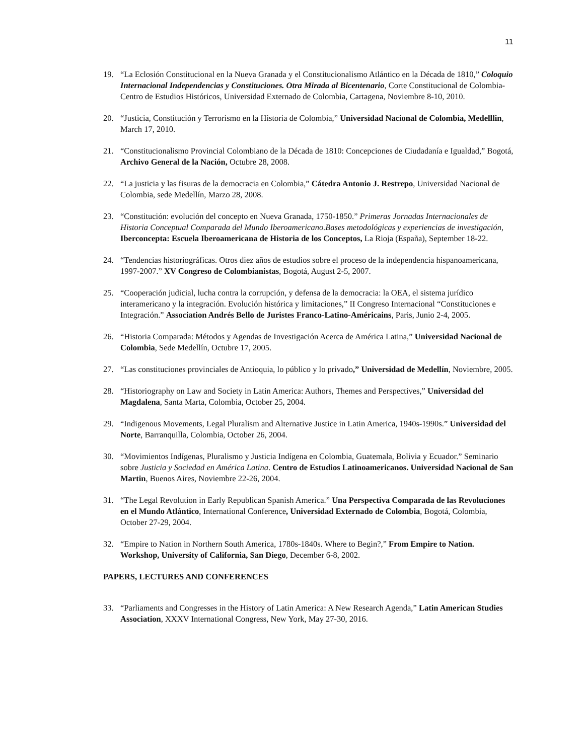11
19. “La Eclosión Constitucional en la Nueva Granada y el Constitucionalismo Atlántico en la Década de 1810,” Coloquio Internacional Independencias y Constituciones. Otra Mirada al Bicentenario, Corte Constitucional de Colombia- Centro de Estudios Históricos, Universidad Externado de Colombia, Cartagena, Noviembre 8-10, 2010.
20. “Justicia, Constitución y Terrorismo en la Historia de Colombia,” Universidad Nacional de Colombia, Medelllin, March 17, 2010.
21. “Constitucionalismo Provincial Colombiano de la Década de 1810: Concepciones de Ciudadanía e Igualdad,” Bogotá, Archivo General de la Nación, Octubre 28, 2008.
22. “La justicia y las fisuras de la democracia en Colombia,” Cátedra Antonio J. Restrepo, Universidad Nacional de Colombia, sede Medellín, Marzo 28, 2008.
23. “Constitución: evolución del concepto en Nueva Granada, 1750-1850.” Primeras Jornadas Internacionales de Historia Conceptual Comparada del Mundo Iberoamericano.Bases metodológicas y experiencias de investigación, Iberconcepta: Escuela Iberoamericana de Historia de los Conceptos, La Rioja (España), September 18-22.
24. “Tendencias historiográficas. Otros diez años de estudios sobre el proceso de la independencia hispanoamericana, 1997-2007.” XV Congreso de Colombianistas, Bogotá, August 2-5, 2007.
25. “Cooperación judicial, lucha contra la corrupción, y defensa de la democracia: la OEA, el sistema jurídico interamericano y la integración. Evolución histórica y limitaciones,” II Congreso Internacional “Constituciones e Integración.” Association Andrés Bello de Juristes Franco-Latino-Américains, Paris, Junio 2-4, 2005.
26. “Historia Comparada: Métodos y Agendas de Investigación Acerca de América Latina,” Universidad Nacional de Colombia, Sede Medellín, Octubre 17, 2005.
27. “Las constituciones provinciales de Antioquia, lo público y lo privado,” Universidad de Medellín, Noviembre, 2005.
28. “Historiography on Law and Society in Latin America: Authors, Themes and Perspectives,” Universidad del Magdalena, Santa Marta, Colombia, October 25, 2004.
29. “Indigenous Movements, Legal Pluralism and Alternative Justice in Latin America, 1940s-1990s.” Universidad del Norte, Barranquilla, Colombia, October 26, 2004.
30. “Movimientos Indígenas, Pluralismo y Justicia Indígena en Colombia, Guatemala, Bolivia y Ecuador.” Seminario sobre Justicia y Sociedad en América Latina. Centro de Estudios Latinoamericanos. Universidad Nacional de San Martin, Buenos Aires, Noviembre 22-26, 2004.
31. “The Legal Revolution in Early Republican Spanish America.” Una Perspectiva Comparada de las Revoluciones en el Mundo Atlántico, International Conference, Universidad Externado de Colombia, Bogotá, Colombia, October 27-29, 2004.
32. “Empire to Nation in Northern South America, 1780s-1840s. Where to Begin?,” From Empire to Nation. Workshop, University of California, San Diego, December 6-8, 2002.
PAPERS, LECTURES AND CONFERENCES
33. “Parliaments and Congresses in the History of Latin America: A New Research Agenda,” Latin American Studies Association, XXXV International Congress, New York, May 27-30, 2016.